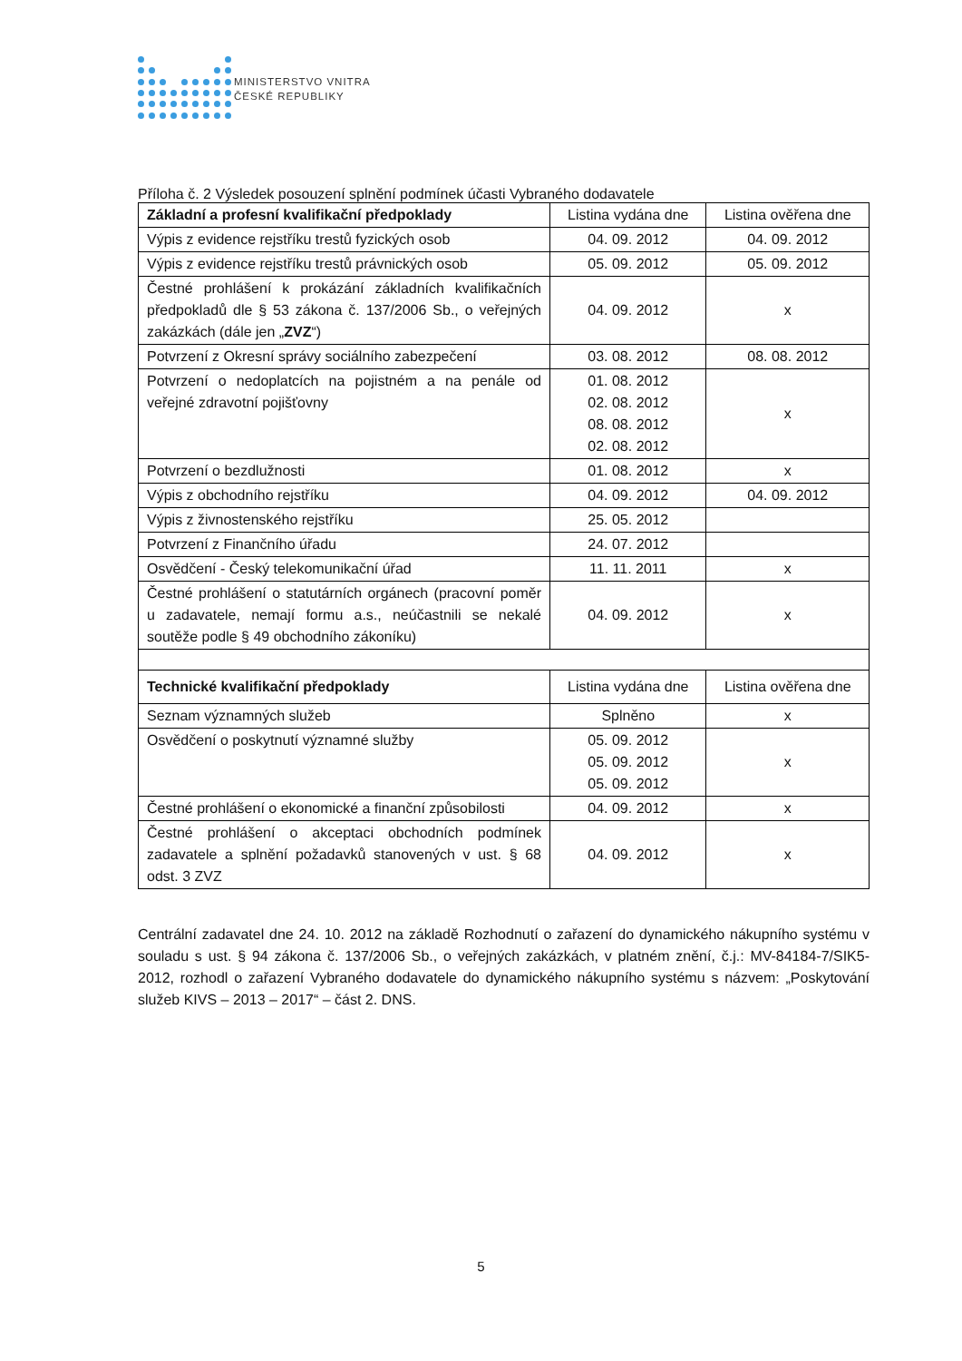MINISTERSTVO VNITRA
ČESKÉ REPUBLIKY
Příloha č. 2 Výsledek posouzení splnění podmínek účasti Vybraného dodavatele
| Základní a profesní kvalifikační předpoklady | Listina vydána dne | Listina ověřena dne |
| --- | --- | --- |
| Výpis z evidence rejstříku trestů fyzických osob | 04. 09. 2012 | 04. 09. 2012 |
| Výpis z evidence rejstříku trestů právnických osob | 05. 09. 2012 | 05. 09. 2012 |
| Čestné prohlášení k prokázání základních kvalifikačních předpokladů dle § 53 zákona č. 137/2006 Sb., o veřejných zakázkách (dále jen „ ZVZ “) | 04. 09. 2012 | x |
| Potvrzení z Okresní správy sociálního zabezpečení | 03. 08. 2012 | 08. 08. 2012 |
| Potvrzení o nedoplatcích na pojistném a na penále od veřejné zdravotní pojišťovny | 01. 08. 2012 02. 08. 2012 08. 08. 2012 02. 08. 2012 | x |
| Potvrzení o bezdlužnosti | 01. 08. 2012 | x |
| Výpis z obchodního rejstříku | 04. 09. 2012 | 04. 09. 2012 |
| Výpis z živnostenského rejstříku | 25. 05. 2012 | |
| Potvrzení z Finančního úřadu | 24. 07. 2012 | |
| Osvědčení - Český telekomunikační úřad | 11. 11. 2011 | x |
| Čestné prohlášení o statutárních orgánech (pracovní poměr u zadavatele, nemají formu a.s., neúčastnili se nekalé soutěže podle § 49 obchodního zákoníku) | 04. 09. 2012 | x |
| Technické kvalifikační předpoklady | Listina vydána dne | Listina ověřena dne |
| Seznam významných služeb | Splněno | x |
| Osvědčení o poskytnutí významné služby | 05. 09. 2012 05. 09. 2012 05. 09. 2012 | x |
| Čestné prohlášení o ekonomické a finanční způsobilosti | 04. 09. 2012 | x |
| Čestné prohlášení o akceptaci obchodních podmínek zadavatele a splnění požadavků stanovených v ust. § 68 odst. 3 ZVZ | 04. 09. 2012 | x |
Centrální zadavatel dne 24. 10. 2012 na základě Rozhodnutí o zařazení do dynamického nákupního systému v souladu s ust. § 94 zákona č. 137/2006 Sb., o veřejných zakázkách, v platném znění, č.j.: MV-84184-7/SIK5-2012, rozhodl o zařazení Vybraného dodavatele do dynamického nákupního systému s názvem: „Poskytování služeb KIVS – 2013 – 2017“ – část 2. DNS.
5